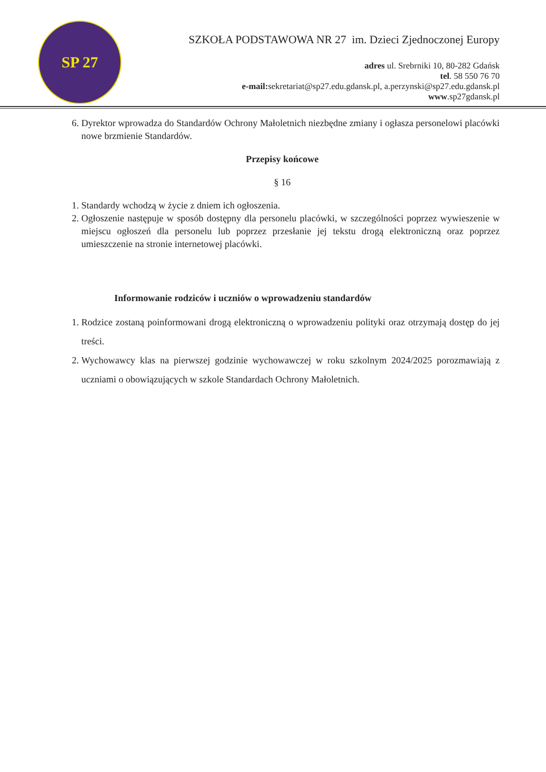SP 27
SZKOŁA PODSTAWOWA NR 27 im. Dzieci Zjednoczonej Europy
adres ul. Srebrniki 10, 80-282 Gdańsk
tel. 58 550 76 70
e-mail: sekretariat@sp27.edu.gdansk.pl, a.perzynski@sp27.edu.gdansk.pl
www.sp27gdansk.pl
6. Dyrektor wprowadza do Standardów Ochrony Małoletnich niezbędne zmiany i ogłasza personelowi placówki nowe brzmienie Standardów.
Przepisy końcowe
§ 16
1. Standardy wchodzą w życie z dniem ich ogłoszenia.
2. Ogłoszenie następuje w sposób dostępny dla personelu placówki, w szczególności poprzez wywieszenie w miejscu ogłoszeń dla personelu lub poprzez przesłanie jej tekstu drogą elektroniczną oraz poprzez umieszczenie na stronie internetowej placówki.
Informowanie rodziców i uczniów o wprowadzeniu standardów
1. Rodzice zostaną poinformowani drogą elektroniczną o wprowadzeniu polityki oraz otrzymają dostęp do jej treści.
2. Wychowawcy klas na pierwszej godzinie wychowawczej w roku szkolnym 2024/2025 porozmawiają z uczniami o obowiązujących w szkole Standardach Ochrony Małoletnich.